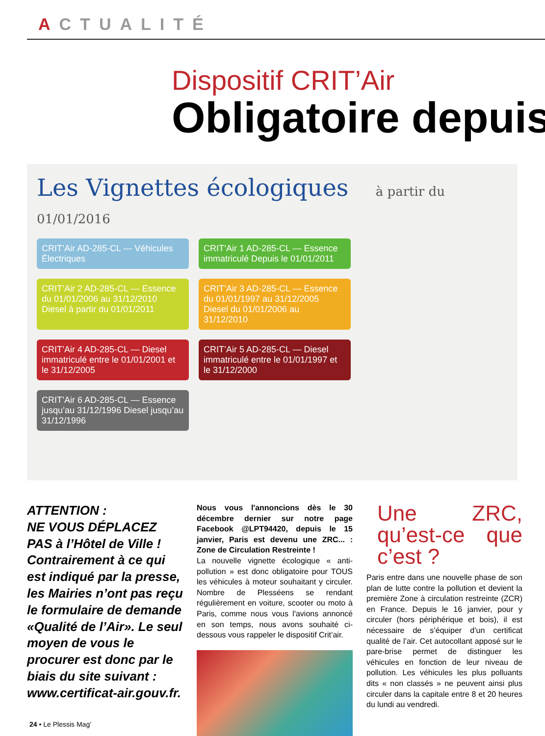ACTUALITÉ
Dispositif CRIT’Air
Obligatoire depuis
Les Vignettes écologiques à partir du 01/01/2016
CRIT’Air AD-285-CL — Véhicules Électriques
CRIT’Air 1 AD-285-CL — Essence immatriculé Depuis le 01/01/2011
CRIT’Air 2 AD-285-CL — Essence du 01/01/2006 au 31/12/2010 Diesel à partir du 01/01/2011
CRIT’Air 3 AD-285-CL — Essence du 01/01/1997 au 31/12/2005 Diesel du 01/01/2006 au 31/12/2010
CRIT’Air 4 AD-285-CL — Diesel immatriculé entre le 01/01/2001 et le 31/12/2005
CRIT’Air 5 AD-285-CL — Diesel immatriculé entre le 01/01/1997 et le 31/12/2000
CRIT’Air 6 AD-285-CL — Essence jusqu’au 31/12/1996 Diesel jusqu’au 31/12/1996
ATTENTION :
NE VOUS DÉPLACEZ PAS à l’Hôtel de Ville !
Contrairement à ce qui est indiqué par la presse, les Mairies n’ont pas reçu le formulaire de demande «Qualité de l’Air». Le seul moyen de vous le procurer est donc par le biais du site suivant : www.certificat-air.gouv.fr.
Nous vous l'annoncions dès le 30 décembre dernier sur notre page Facebook @LPT94420, depuis le 15 janvier, Paris est devenu une ZRC... : Zone de Circulation Restreinte !
La nouvelle vignette écologique « anti-pollution » est donc obligatoire pour TOUS les véhicules à moteur souhaitant y circuler. Nombre de Plesséens se rendant régulièrement en voiture, scooter ou moto à Paris, comme nous vous l'avions annoncé en son temps, nous avons souhaité ci-dessous vous rappeler le dispositif Crit’air.
Une ZRC, qu’est-ce que c’est ?
Paris entre dans une nouvelle phase de son plan de lutte contre la pollution et devient la première Zone à circulation restreinte (ZCR) en France. Depuis le 16 janvier, pour y circuler (hors périphérique et bois), il est nécessaire de s’équiper d’un certificat qualité de l’air. Cet autocollant apposé sur le pare-brise permet de distinguer les véhicules en fonction de leur niveau de pollution. Les véhicules les plus polluants dits « non classés » ne peuvent ainsi plus circuler dans la capitale entre 8 et 20 heures du lundi au vendredi.
24 • Le Plessis Mag’